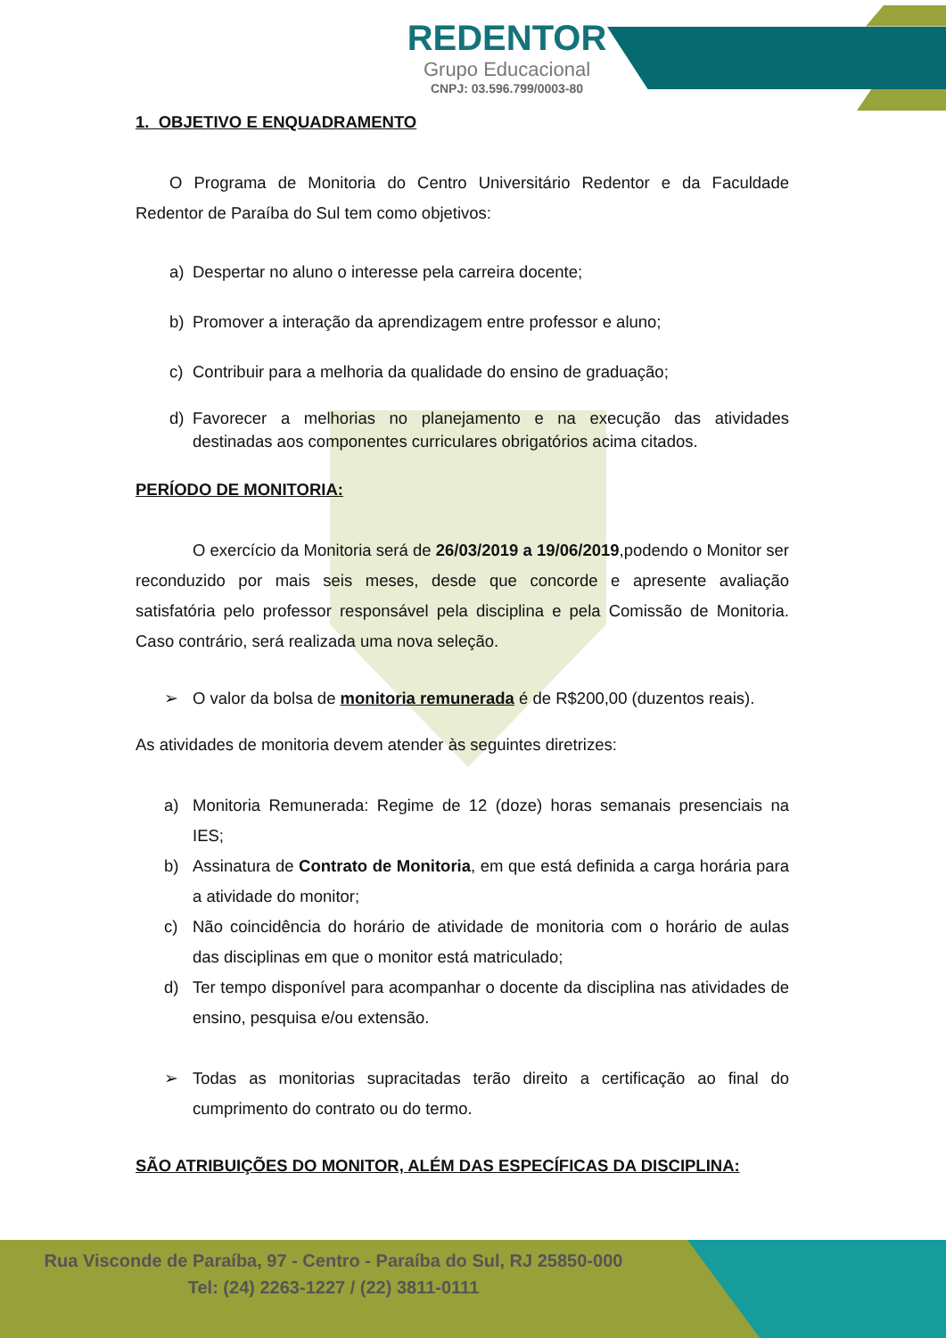REDENTOR
Grupo Educacional
CNPJ: 03.596.799/0003-80
1. OBJETIVO E ENQUADRAMENTO
O Programa de Monitoria do Centro Universitário Redentor e da Faculdade Redentor de Paraíba do Sul tem como objetivos:
a) Despertar no aluno o interesse pela carreira docente;
b) Promover a interação da aprendizagem entre professor e aluno;
c) Contribuir para a melhoria da qualidade do ensino de graduação;
d) Favorecer a melhorias no planejamento e na execução das atividades destinadas aos componentes curriculares obrigatórios acima citados.
PERÍODO DE MONITORIA:
O exercício da Monitoria será de 26/03/2019 a 19/06/2019,podendo o Monitor ser reconduzido por mais seis meses, desde que concorde e apresente avaliação satisfatória pelo professor responsável pela disciplina e pela Comissão de Monitoria. Caso contrário, será realizada uma nova seleção.
➢ O valor da bolsa de monitoria remunerada é de R$200,00 (duzentos reais).
As atividades de monitoria devem atender às seguintes diretrizes:
a) Monitoria Remunerada: Regime de 12 (doze) horas semanais presenciais na IES;
b) Assinatura de Contrato de Monitoria, em que está definida a carga horária para a atividade do monitor;
c) Não coincidência do horário de atividade de monitoria com o horário de aulas das disciplinas em que o monitor está matriculado;
d) Ter tempo disponível para acompanhar o docente da disciplina nas atividades de ensino, pesquisa e/ou extensão.
➢ Todas as monitorias supracitadas terão direito a certificação ao final do cumprimento do contrato ou do termo.
SÃO ATRIBUIÇÕES DO MONITOR, ALÉM DAS ESPECÍFICAS DA DISCIPLINA:
Rua Visconde de Paraíba, 97 - Centro - Paraíba do Sul, RJ 25850-000
Tel: (24) 2263-1227 / (22) 3811-0111